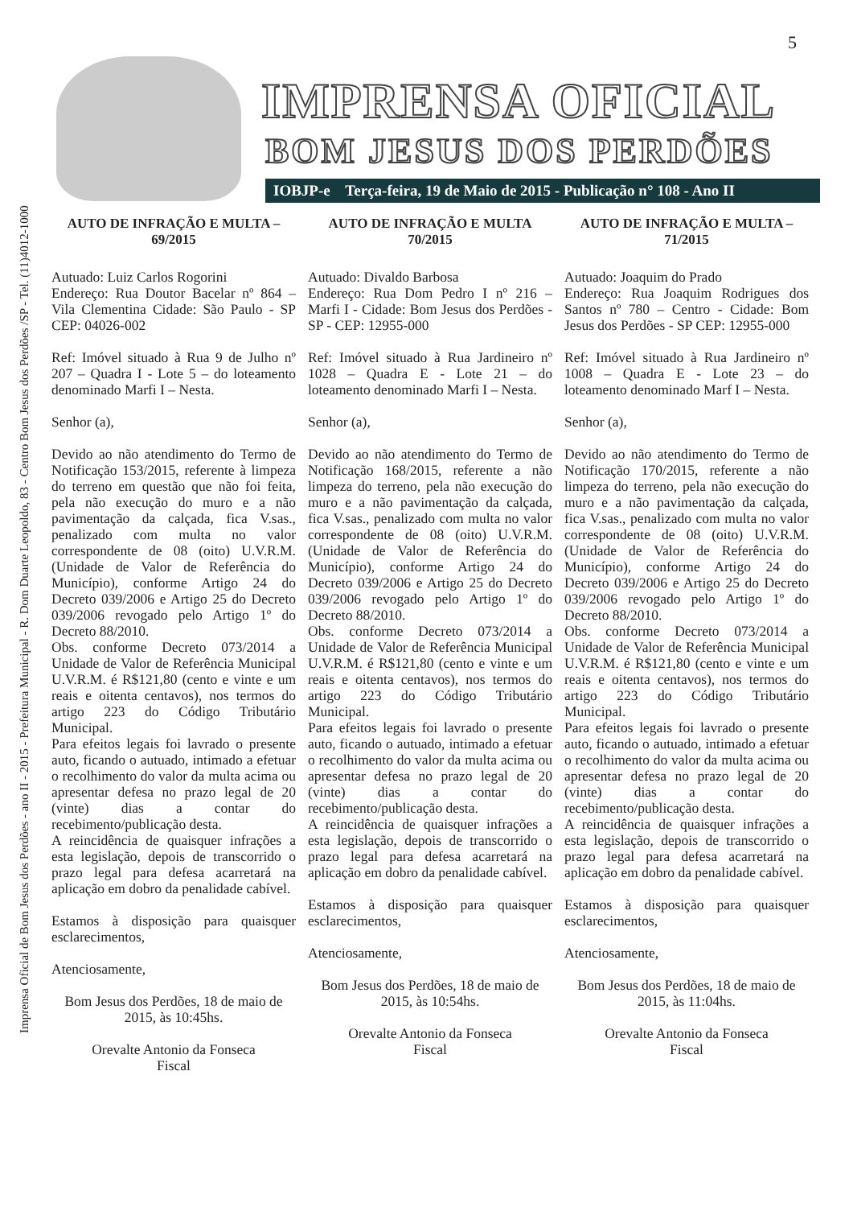Imprensa Oficial de Bom Jesus dos Perdões - ano II - 2015 - Prefeitura Municipal - R. Dom Duarte Leopoldo, 83 - Centro Bom Jesus dos Perdões /SP - Tel. (11)4012-1000
5
IMPRENSA OFICIAL
BOM JESUS DOS PERDÕES
IOBJP-e Terça-feira, 19 de Maio de 2015 - Publicação n° 108 - Ano II
AUTO DE INFRAÇÃO E MULTA – 69/2015
Autuado: Luiz Carlos Rogorini
Endereço: Rua Doutor Bacelar nº 864 – Vila Clementina Cidade: São Paulo - SP CEP: 04026-002
Ref: Imóvel situado à Rua 9 de Julho nº 207 – Quadra I - Lote 5 – do loteamento denominado Marfi I – Nesta.
Senhor (a),
Devido ao não atendimento do Termo de Notificação 153/2015, referente à limpeza do terreno em questão que não foi feita, pela não execução do muro e a não pavimentação da calçada, fica V.sas., penalizado com multa no valor correspondente de 08 (oito) U.V.R.M. (Unidade de Valor de Referência do Município), conforme Artigo 24 do Decreto 039/2006 e Artigo 25 do Decreto 039/2006 revogado pelo Artigo 1º do Decreto 88/2010.
Obs. conforme Decreto 073/2014 a Unidade de Valor de Referência Municipal U.V.R.M. é R$121,80 (cento e vinte e um reais e oitenta centavos), nos termos do artigo 223 do Código Tributário Municipal.
Para efeitos legais foi lavrado o presente auto, ficando o autuado, intimado a efetuar o recolhimento do valor da multa acima ou apresentar defesa no prazo legal de 20 (vinte) dias a contar do recebimento/publicação desta.
A reincidência de quaisquer infrações a esta legislação, depois de transcorrido o prazo legal para defesa acarretará na aplicação em dobro da penalidade cabível.
Estamos à disposição para quaisquer esclarecimentos,
Atenciosamente,
Bom Jesus dos Perdões, 18 de maio de 2015, às 10:45hs.
Orevalte Antonio da Fonseca
Fiscal
AUTO DE INFRAÇÃO E MULTA 70/2015
Autuado: Divaldo Barbosa
Endereço: Rua Dom Pedro I nº 216 – Marfi I - Cidade: Bom Jesus dos Perdões - SP - CEP: 12955-000
Ref: Imóvel situado à Rua Jardineiro nº 1028 – Quadra E - Lote 21 – do loteamento denominado Marfi I – Nesta.
Senhor (a),
Devido ao não atendimento do Termo de Notificação 168/2015, referente a não limpeza do terreno, pela não execução do muro e a não pavimentação da calçada, fica V.sas., penalizado com multa no valor correspondente de 08 (oito) U.V.R.M. (Unidade de Valor de Referência do Município), conforme Artigo 24 do Decreto 039/2006 e Artigo 25 do Decreto 039/2006 revogado pelo Artigo 1º do Decreto 88/2010.
Obs. conforme Decreto 073/2014 a Unidade de Valor de Referência Municipal U.V.R.M. é R$121,80 (cento e vinte e um reais e oitenta centavos), nos termos do artigo 223 do Código Tributário Municipal.
Para efeitos legais foi lavrado o presente auto, ficando o autuado, intimado a efetuar o recolhimento do valor da multa acima ou apresentar defesa no prazo legal de 20 (vinte) dias a contar do recebimento/publicação desta.
A reincidência de quaisquer infrações a esta legislação, depois de transcorrido o prazo legal para defesa acarretará na aplicação em dobro da penalidade cabível.
Estamos à disposição para quaisquer esclarecimentos,
Atenciosamente,
Bom Jesus dos Perdões, 18 de maio de 2015, às 10:54hs.
Orevalte Antonio da Fonseca
Fiscal
AUTO DE INFRAÇÃO E MULTA – 71/2015
Autuado: Joaquim do Prado
Endereço: Rua Joaquim Rodrigues dos Santos nº 780 – Centro - Cidade: Bom Jesus dos Perdões - SP CEP: 12955-000
Ref: Imóvel situado à Rua Jardineiro nº 1008 – Quadra E - Lote 23 – do loteamento denominado Marf I – Nesta.
Senhor (a),
Devido ao não atendimento do Termo de Notificação 170/2015, referente a não limpeza do terreno, pela não execução do muro e a não pavimentação da calçada, fica V.sas., penalizado com multa no valor correspondente de 08 (oito) U.V.R.M. (Unidade de Valor de Referência do Município), conforme Artigo 24 do Decreto 039/2006 e Artigo 25 do Decreto 039/2006 revogado pelo Artigo 1º do Decreto 88/2010.
Obs. conforme Decreto 073/2014 a Unidade de Valor de Referência Municipal U.V.R.M. é R$121,80 (cento e vinte e um reais e oitenta centavos), nos termos do artigo 223 do Código Tributário Municipal.
Para efeitos legais foi lavrado o presente auto, ficando o autuado, intimado a efetuar o recolhimento do valor da multa acima ou apresentar defesa no prazo legal de 20 (vinte) dias a contar do recebimento/publicação desta.
A reincidência de quaisquer infrações a esta legislação, depois de transcorrido o prazo legal para defesa acarretará na aplicação em dobro da penalidade cabível.
Estamos à disposição para quaisquer esclarecimentos,
Atenciosamente,
Bom Jesus dos Perdões, 18 de maio de 2015, às 11:04hs.
Orevalte Antonio da Fonseca
Fiscal